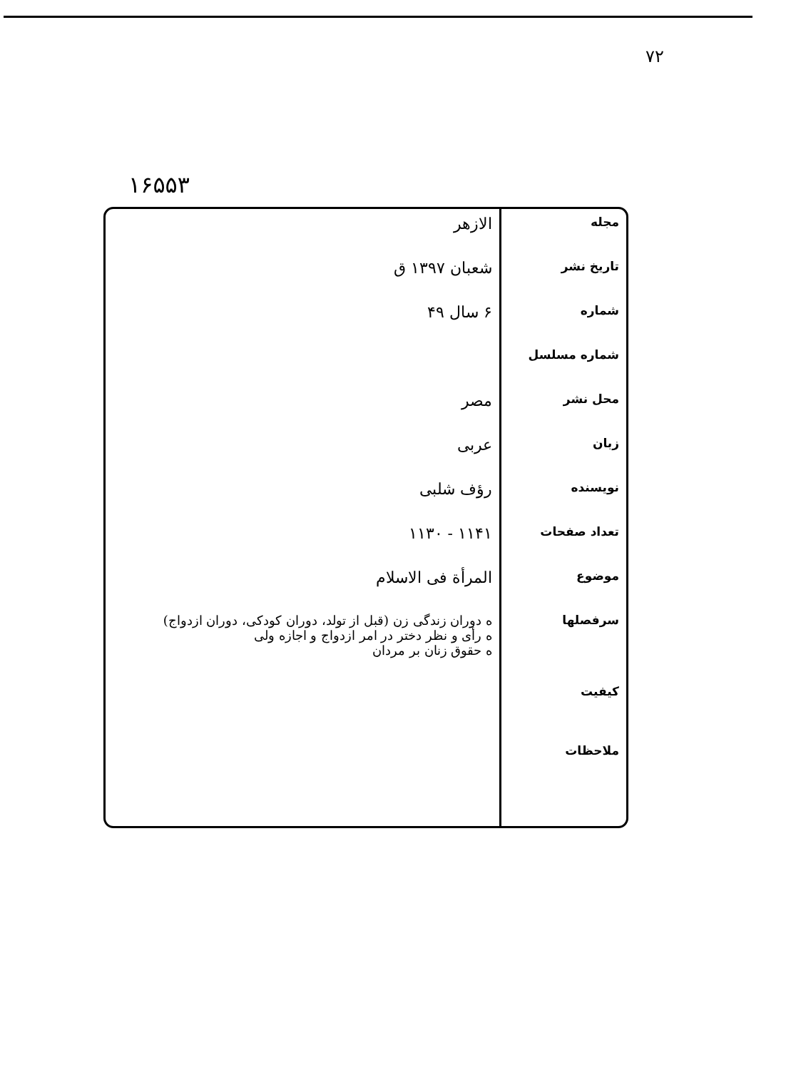۷۲
۱۶۵۵۳
| مجله | الازهر |
| تاریخ نشر | شعبان ۱۳۹۷ ق |
| شماره | ۶ سال ۴۹ |
| شماره مسلسل | |
| محل نشر | مصر |
| زبان | عربی |
| نویسنده | رؤف شلبی |
| تعداد صفحات | ۱۱۴۱ - ۱۱۳۰ |
| موضوع | المرأة فی الاسلام |
| سرفصلها کیفیت | ه دوران زندگی زن (قبل از تولد، دوران کودکی، دوران ازدواج) ه رأی و نظر دختر در امر ازدواج و اجازه ولی ه حقوق زنان بر مردان |
| ملاحظات | |